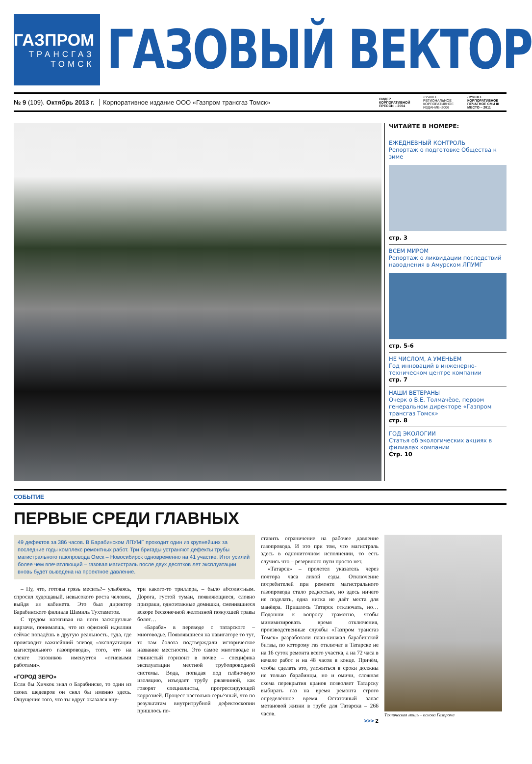ГАЗПРОМ
ТРАНСГАЗ
ТОМСК
ГАЗОВЫЙ ВЕКТОР
№ 9 (109). Октябрь 2013 г.
Корпоративное издание ООО «Газпром трансгаз Томск»
ЛИДЕР КОРПОРАТИВНОЙ ПРЕССЫ - 2004
ЛУЧШЕЕ РЕГИОНАЛЬНОЕ КОРПОРАТИВНОЕ ИЗДАНИЕ–2006
ЛУЧШЕЕ КОРПОРАТИВНОЕ ПЕЧАТНОЕ СМИ III МЕСТО – 2011
ЧИТАЙТЕ В НОМЕРЕ:
ЕЖЕДНЕВНЫЙ КОНТРОЛЬ
Репортаж о подготовке Общества к зиме
стр. 3
ВСЕМ МИРОМ
Репортаж о ликвидации последствий наводнения в Амурском ЛПУМГ
стр. 5-6
НЕ ЧИСЛОМ, А УМЕНЬЕМ
Год инноваций в инженерно-техническом центре компании
стр. 7
НАШИ ВЕТЕРАНЫ
Очерк о В.Е. Толмачёве, первом генеральном директоре «Газпром трансгаз Томск»
стр. 8
ГОД ЭКОЛОГИИ
Статья об экологических акциях в филиалах компании
Стр. 10
СОБЫТИЕ
ПЕРВЫЕ СРЕДИ ГЛАВНЫХ
49 дефектов за 386 часов. В Барабинском ЛПУМГ проходит один из крупнейших за последние годы комплекс ремонтных работ. Три бригады устраняют дефекты трубы магистрального газопровода Омск – Новосибирск одновременно на 41 участке. Итог усилий более чем впечатляющий – газовая магистраль после двух десятков лет эксплуатации вновь будет выведена на проектное давление.
– Ну, что, готовы грязь месить?– улыбаясь, спросил худощавый, невысокого роста человек, выйдя из кабинета. Это был директор Барабинского филиала Шамиль Тухтаметов.
С трудом натягивая на ноги заскорузлые кирзачи, понимаешь, что из офисной идиллии сейчас попадёшь в другую реальность, туда, где происходит важнейший эпизод «эксплуатации магистрального газопровода», того, что на сленге газовиков именуется «огневыми работами».
«ГОРОД ЗЕРО»
Если бы Хичкок знал о Барабинске, то один из своих шедевров он снял бы именно здесь. Ощущение того, что ты вдруг оказался вну-
три какого-то триллера, – было абсолютным. Дорога, густой туман, появляющиеся, словно призраки, одноэтажные домишки, сменившиеся вскоре бесконечной желтизной пожухшей травы болот…
«Бараба» в переводе с татарского – многоводье. Появлявшиеся на навигаторе то тут, то там болота подтверждали историческое название местности. Это самое многоводье и глинистый горизонт в почве – специфика эксплуатации местной трубопроводной системы. Вода, попадая под плёночную изоляцию, изъедает трубу ржавчиной, как говорят специалисты, прогрессирующей коррозией. Процесс настолько серьёзный, что по результатам внутритрубной дефектоскопии пришлось по-
ставить ограничение на рабочее давление газопровода. И это при том, что магистраль здесь в однониточном исполнении, то есть случись что – резервного пути просто нет.
«Татарск» – пролетел указатель через полтора часа лихой езды. Отключение потребителей при ремонте магистрального газопровода стало редкостью, но здесь ничего не поделать, одна нитка не даёт места для манёвра. Пришлось Татарск отключать, но… Подошли к вопросу грамотно, чтобы минимизировать время отключения, производственные службы «Газпром трансгаз Томск» разработали план-кинжал барабинской битвы, по которому газ отключат в Татарске не на 16 суток ремонта всего участка, а на 72 часа в начале работ и на 48 часов в конце. Причём, чтобы сделать это, уложиться в сроки должны не только барабинцы, но и омичи, сложная схема перекрытия кранов позволяет Татарску выбирать газ на время ремонта строго определённое время. Остаточный запас метановой жизни в трубе для Татарска – 266 часов.
>>> 2
Техническая мощь – основа Газпрома